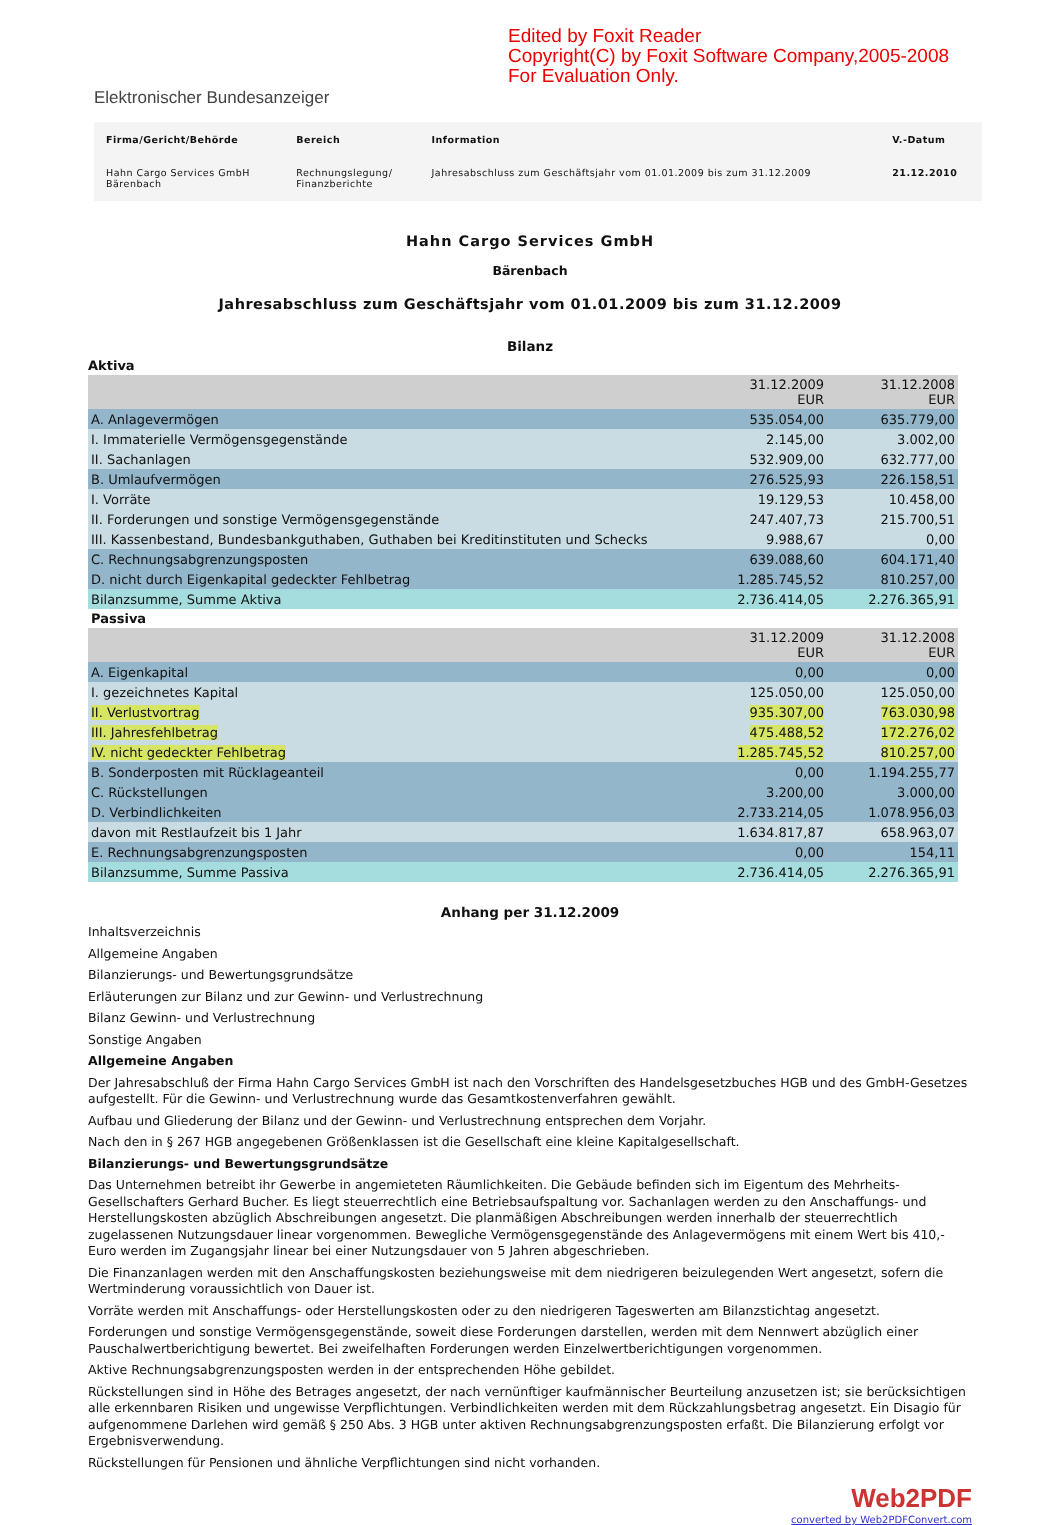Edited by Foxit Reader
Copyright(C) by Foxit Software Company,2005-2008
For Evaluation Only.
Elektronischer Bundesanzeiger
| Firma/Gericht/Behörde | Bereich | Information | V.-Datum |
| --- | --- | --- | --- |
| Hahn Cargo Services GmbH Bärenbach | Rechnungslegung/ Finanzberichte | Jahresabschluss zum Geschäftsjahr vom 01.01.2009 bis zum 31.12.2009 | 21.12.2010 |
Hahn Cargo Services GmbH
Bärenbach
Jahresabschluss zum Geschäftsjahr vom 01.01.2009 bis zum 31.12.2009
Bilanz
Aktiva
| | 31.12.2009 EUR | 31.12.2008 EUR |
| A. Anlagevermögen | 535.054,00 | 635.779,00 |
| I. Immaterielle Vermögensgegenstände | 2.145,00 | 3.002,00 |
| II. Sachanlagen | 532.909,00 | 632.777,00 |
| B. Umlaufvermögen | 276.525,93 | 226.158,51 |
| I. Vorräte | 19.129,53 | 10.458,00 |
| II. Forderungen und sonstige Vermögensgegenstände | 247.407,73 | 215.700,51 |
| III. Kassenbestand, Bundesbankguthaben, Guthaben bei Kreditinstituten und Schecks | 9.988,67 | 0,00 |
| C. Rechnungsabgrenzungsposten | 639.088,60 | 604.171,40 |
| D. nicht durch Eigenkapital gedeckter Fehlbetrag | 1.285.745,52 | 810.257,00 |
| Bilanzsumme, Summe Aktiva | 2.736.414,05 | 2.276.365,91 |
Passiva
| | 31.12.2009 EUR | 31.12.2008 EUR |
| A. Eigenkapital | 0,00 | 0,00 |
| I. gezeichnetes Kapital | 125.050,00 | 125.050,00 |
| II. Verlustvortrag | 935.307,00 | 763.030,98 |
| III. Jahresfehlbetrag | 475.488,52 | 172.276,02 |
| IV. nicht gedeckter Fehlbetrag | 1.285.745,52 | 810.257,00 |
| B. Sonderposten mit Rücklageanteil | 0,00 | 1.194.255,77 |
| C. Rückstellungen | 3.200,00 | 3.000,00 |
| D. Verbindlichkeiten | 2.733.214,05 | 1.078.956,03 |
| davon mit Restlaufzeit bis 1 Jahr | 1.634.817,87 | 658.963,07 |
| E. Rechnungsabgrenzungsposten | 0,00 | 154,11 |
| Bilanzsumme, Summe Passiva | 2.736.414,05 | 2.276.365,91 |
Anhang per 31.12.2009
Inhaltsverzeichnis
Allgemeine Angaben
Bilanzierungs- und Bewertungsgrundsätze
Erläuterungen zur Bilanz und zur Gewinn- und Verlustrechnung
Bilanz Gewinn- und Verlustrechnung
Sonstige Angaben
Allgemeine Angaben
Der Jahresabschluß der Firma Hahn Cargo Services GmbH ist nach den Vorschriften des Handelsgesetzbuches HGB und des GmbH-Gesetzes aufgestellt. Für die Gewinn- und Verlustrechnung wurde das Gesamtkostenverfahren gewählt.
Aufbau und Gliederung der Bilanz und der Gewinn- und Verlustrechnung entsprechen dem Vorjahr.
Nach den in § 267 HGB angegebenen Größenklassen ist die Gesellschaft eine kleine Kapitalgesellschaft.
Bilanzierungs- und Bewertungsgrundsätze
Das Unternehmen betreibt ihr Gewerbe in angemieteten Räumlichkeiten. Die Gebäude befinden sich im Eigentum des Mehrheits-Gesellschafters Gerhard Bucher. Es liegt steuerrechtlich eine Betriebsaufspaltung vor. Sachanlagen werden zu den Anschaffungs- und Herstellungskosten abzüglich Abschreibungen angesetzt. Die planmäßigen Abschreibungen werden innerhalb der steuerrechtlich zugelassenen Nutzungsdauer linear vorgenommen. Bewegliche Vermögensgegenstände des Anlagevermögens mit einem Wert bis 410,- Euro werden im Zugangsjahr linear bei einer Nutzungsdauer von 5 Jahren abgeschrieben.
Die Finanzanlagen werden mit den Anschaffungskosten beziehungsweise mit dem niedrigeren beizulegenden Wert angesetzt, sofern die Wertminderung voraussichtlich von Dauer ist.
Vorräte werden mit Anschaffungs- oder Herstellungskosten oder zu den niedrigeren Tageswerten am Bilanzstichtag angesetzt.
Forderungen und sonstige Vermögensgegenstände, soweit diese Forderungen darstellen, werden mit dem Nennwert abzüglich einer Pauschalwertberichtigung bewertet. Bei zweifelhaften Forderungen werden Einzelwertberichtigungen vorgenommen.
Aktive Rechnungsabgrenzungsposten werden in der entsprechenden Höhe gebildet.
Rückstellungen sind in Höhe des Betrages angesetzt, der nach vernünftiger kaufmännischer Beurteilung anzusetzen ist; sie berücksichtigen alle erkennbaren Risiken und ungewisse Verpflichtungen. Verbindlichkeiten werden mit dem Rückzahlungsbetrag angesetzt. Ein Disagio für aufgenommene Darlehen wird gemäß § 250 Abs. 3 HGB unter aktiven Rechnungsabgrenzungsposten erfaßt. Die Bilanzierung erfolgt vor Ergebnisverwendung.
Rückstellungen für Pensionen und ähnliche Verpflichtungen sind nicht vorhanden.
Web2PDF
converted by Web2PDFConvert.com